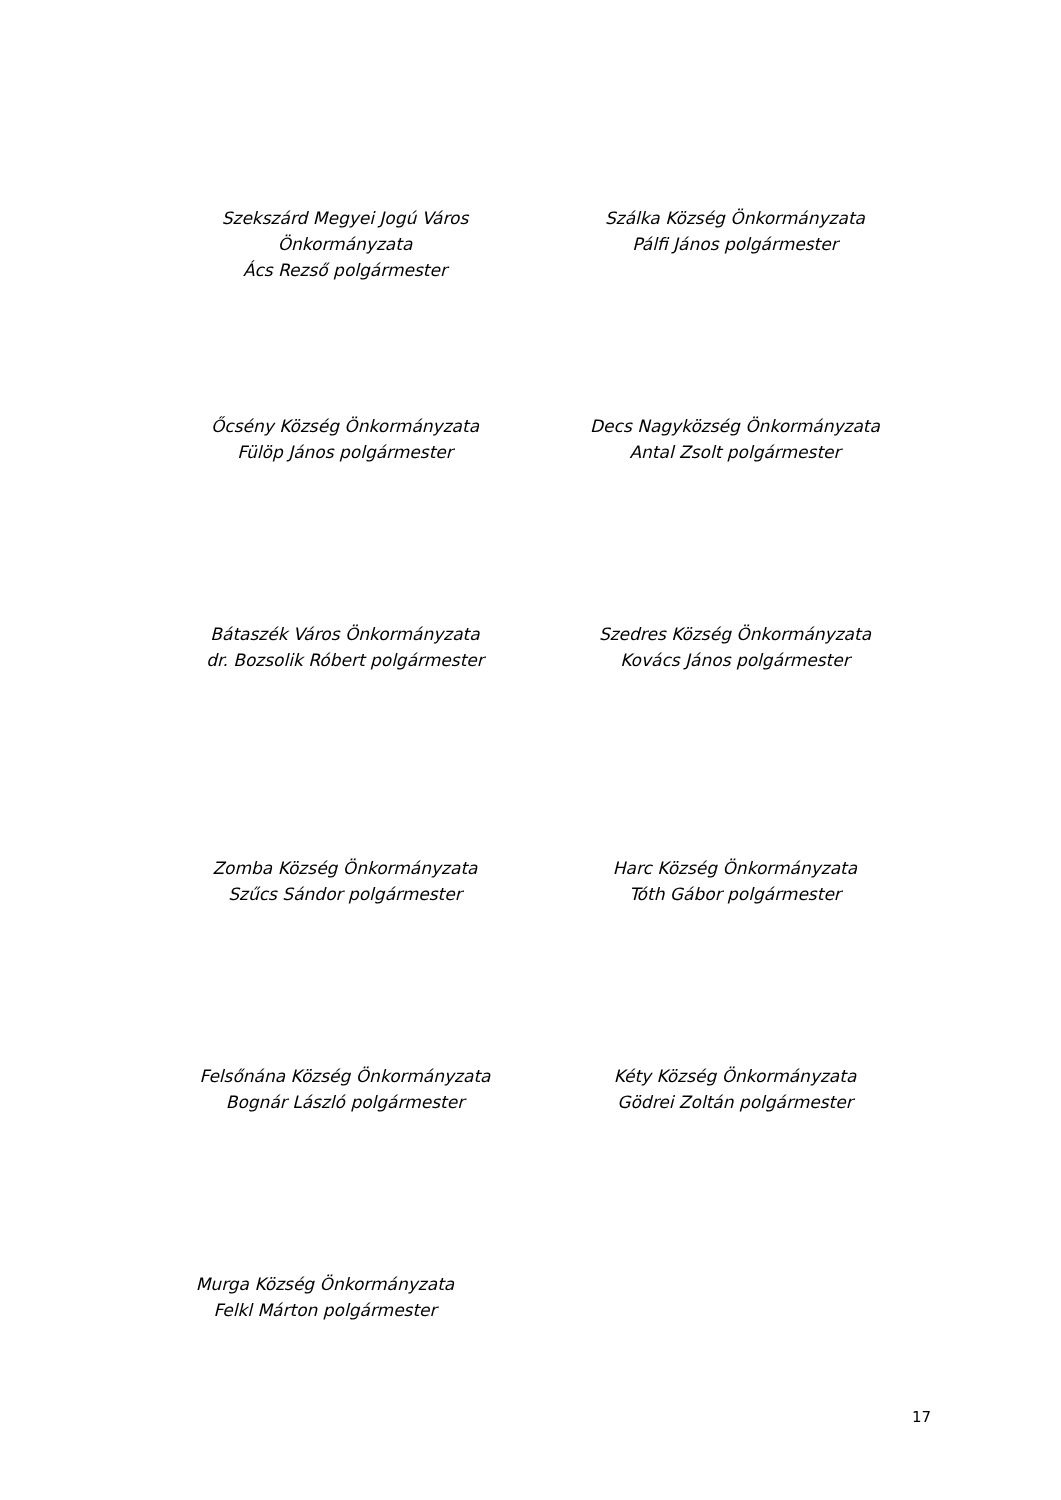Szekszárd Megyei Jogú Város
Önkormányzata
Ács Rezső polgármester
Szálka Község Önkormányzata
Pálfi János polgármester
Őcsény Község Önkormányzata
Fülöp János polgármester
Decs Nagyközség Önkormányzata
Antal Zsolt polgármester
Bátaszék Város Önkormányzata
dr. Bozsolik Róbert polgármester
Szedres Község Önkormányzata
Kovács János polgármester
Zomba Község Önkormányzata
Szűcs Sándor polgármester
Harc Község Önkormányzata
Tóth Gábor polgármester
Felsőnána Község Önkormányzata
Bognár László polgármester
Kéty Község Önkormányzata
Gödrei Zoltán polgármester
Murga Község Önkormányzata
Felkl Márton polgármester
17